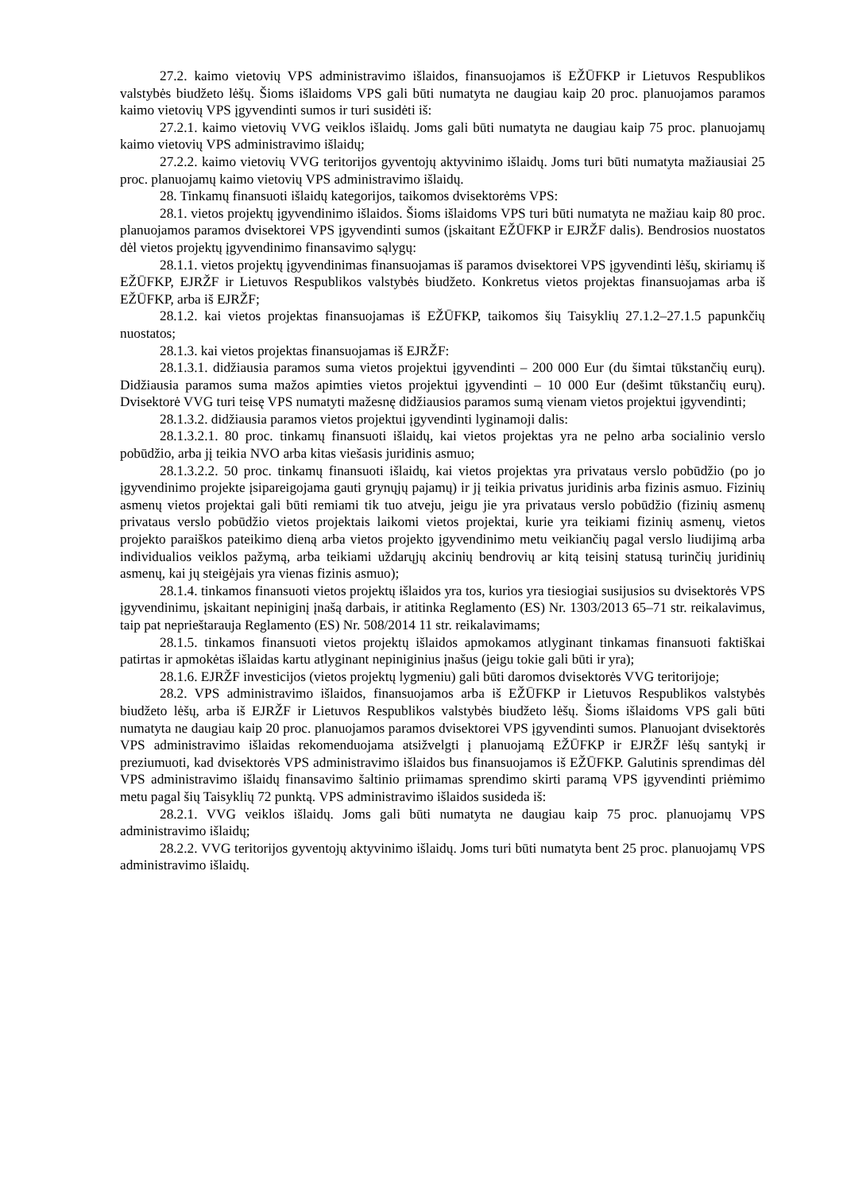27.2. kaimo vietovių VPS administravimo išlaidos, finansuojamos iš EŽŪFKP ir Lietuvos Respublikos valstybės biudžeto lėšų. Šioms išlaidoms VPS gali būti numatyta ne daugiau kaip 20 proc. planuojamos paramos kaimo vietovių VPS įgyvendinti sumos ir turi susidėti iš:
27.2.1. kaimo vietovių VVG veiklos išlaidų. Joms gali būti numatyta ne daugiau kaip 75 proc. planuojamų kaimo vietovių VPS administravimo išlaidų;
27.2.2. kaimo vietovių VVG teritorijos gyventojų aktyvinimo išlaidų. Joms turi būti numatyta mažiausiai 25 proc. planuojamų kaimo vietovių VPS administravimo išlaidų.
28. Tinkamų finansuoti išlaidų kategorijos, taikomos dvisektorėms VPS:
28.1. vietos projektų įgyvendinimo išlaidos. Šioms išlaidoms VPS turi būti numatyta ne mažiau kaip 80 proc. planuojamos paramos dvisektorei VPS įgyvendinti sumos (įskaitant EŽŪFKP ir EJRŽF dalis). Bendrosios nuostatos dėl vietos projektų įgyvendinimo finansavimo sąlygų:
28.1.1. vietos projektų įgyvendinimas finansuojamas iš paramos dvisektorei VPS įgyvendinti lėšų, skiriamų iš EŽŪFKP, EJRŽF ir Lietuvos Respublikos valstybės biudžeto. Konkretus vietos projektas finansuojamas arba iš EŽŪFKP, arba iš EJRŽF;
28.1.2. kai vietos projektas finansuojamas iš EŽŪFKP, taikomos šių Taisyklių 27.1.2–27.1.5 papunkčių nuostatos;
28.1.3. kai vietos projektas finansuojamas iš EJRŽF:
28.1.3.1. didžiausia paramos suma vietos projektui įgyvendinti – 200 000 Eur (du šimtai tūkstančių eurų). Didžiausia paramos suma mažos apimties vietos projektui įgyvendinti – 10 000 Eur (dešimt tūkstančių eurų). Dvisektorė VVG turi teisę VPS numatyti mažesnę didžiausios paramos sumą vienam vietos projektui įgyvendinti;
28.1.3.2. didžiausia paramos vietos projektui įgyvendinti lyginamoji dalis:
28.1.3.2.1. 80 proc. tinkamų finansuoti išlaidų, kai vietos projektas yra ne pelno arba socialinio verslo pobūdžio, arba jį teikia NVO arba kitas viešasis juridinis asmuo;
28.1.3.2.2. 50 proc. tinkamų finansuoti išlaidų, kai vietos projektas yra privataus verslo pobūdžio (po jo įgyvendinimo projekte įsipareigojama gauti grynųjų pajamų) ir jį teikia privatus juridinis arba fizinis asmuo. Fizinių asmenų vietos projektai gali būti remiami tik tuo atveju, jeigu jie yra privataus verslo pobūdžio (fizinių asmenų privataus verslo pobūdžio vietos projektais laikomi vietos projektai, kurie yra teikiami fizinių asmenų, vietos projekto paraiškos pateikimo dieną arba vietos projekto įgyvendinimo metu veikiančių pagal verslo liudijimą arba individualios veiklos pažymą, arba teikiami uždarųjų akcinių bendrovių ar kitą teisinį statusą turinčių juridinių asmenų, kai jų steigėjais yra vienas fizinis asmuo);
28.1.4. tinkamos finansuoti vietos projektų išlaidos yra tos, kurios yra tiesiogiai susijusios su dvisektorės VPS įgyvendinimu, įskaitant nepiniginį įnašą darbais, ir atitinka Reglamento (ES) Nr. 1303/2013 65–71 str. reikalavimus, taip pat neprieštarauja Reglamento (ES) Nr. 508/2014 11 str. reikalavimams;
28.1.5. tinkamos finansuoti vietos projektų išlaidos apmokamos atlyginant tinkamas finansuoti faktiškai patirtas ir apmokėtas išlaidas kartu atlyginant nepiniginius įnašus (jeigu tokie gali būti ir yra);
28.1.6. EJRŽF investicijos (vietos projektų lygmeniu) gali būti daromos dvisektorės VVG teritorijoje;
28.2. VPS administravimo išlaidos, finansuojamos arba iš EŽŪFKP ir Lietuvos Respublikos valstybės biudžeto lėšų, arba iš EJRŽF ir Lietuvos Respublikos valstybės biudžeto lėšų. Šioms išlaidoms VPS gali būti numatyta ne daugiau kaip 20 proc. planuojamos paramos dvisektorei VPS įgyvendinti sumos. Planuojant dvisektorės VPS administravimo išlaidas rekomenduojama atsižvelgti į planuojamą EŽŪFKP ir EJRŽF lėšų santykį ir preziumuoti, kad dvisektorės VPS administravimo išlaidos bus finansuojamos iš EŽŪFKP. Galutinis sprendimas dėl VPS administravimo išlaidų finansavimo šaltinio priimamas sprendimo skirti paramą VPS įgyvendinti priėmimo metu pagal šių Taisyklių 72 punktą. VPS administravimo išlaidos susideda iš:
28.2.1. VVG veiklos išlaidų. Joms gali būti numatyta ne daugiau kaip 75 proc. planuojamų VPS administravimo išlaidų;
28.2.2. VVG teritorijos gyventojų aktyvinimo išlaidų. Joms turi būti numatyta bent 25 proc. planuojamų VPS administravimo išlaidų.